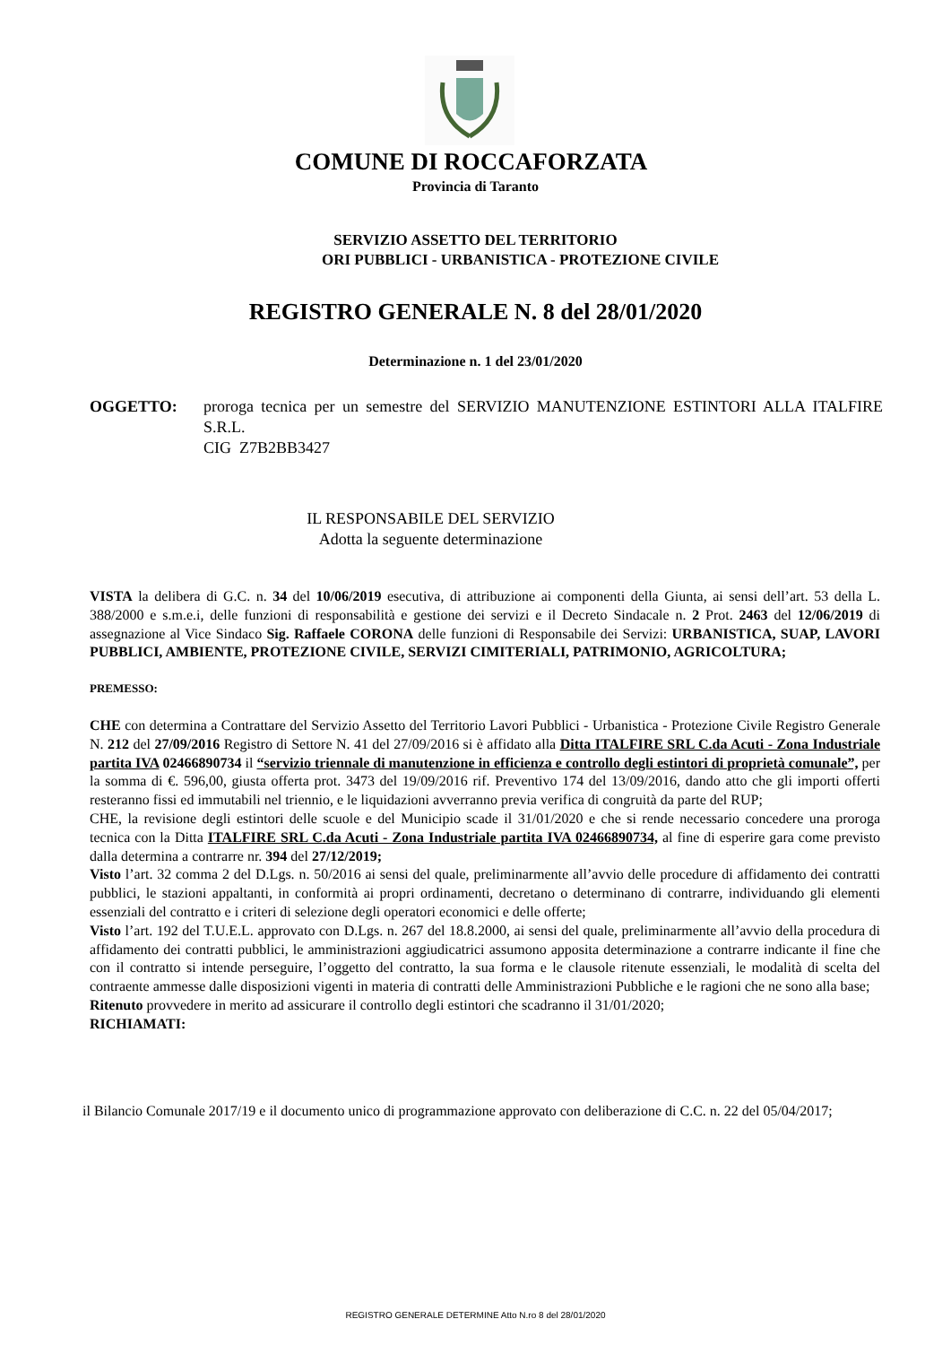COMUNE DI ROCCAFORZATA
Provincia di Taranto
SERVIZIO ASSETTO DEL TERRITORIO
ORI PUBBLICI - URBANISTICA - PROTEZIONE CIVILE
REGISTRO GENERALE N. 8 del 28/01/2020
Determinazione n. 1 del 23/01/2020
OGGETTO: proroga tecnica per un semestre del SERVIZIO MANUTENZIONE ESTINTORI ALLA ITALFIRE S.R.L.
CIG Z7B2BB3427
IL RESPONSABILE DEL SERVIZIO
Adotta la seguente determinazione
VISTA la delibera di G.C. n. 34 del 10/06/2019 esecutiva, di attribuzione ai componenti della Giunta, ai sensi dell’art. 53 della L. 388/2000 e s.m.e.i, delle funzioni di responsabilità e gestione dei servizi e il Decreto Sindacale n. 2 Prot. 2463 del 12/06/2019 di assegnazione al Vice Sindaco Sig. Raffaele CORONA delle funzioni di Responsabile dei Servizi: URBANISTICA, SUAP, LAVORI PUBBLICI, AMBIENTE, PROTEZIONE CIVILE, SERVIZI CIMITERIALI, PATRIMONIO, AGRICOLTURA;
PREMESSO:
CHE con determina a Contrattare del Servizio Assetto del Territorio Lavori Pubblici - Urbanistica - Protezione Civile Registro Generale N. 212 del 27/09/2016 Registro di Settore N. 41 del 27/09/2016 si è affidato alla Ditta ITALFIRE SRL C.da Acuti - Zona Industriale partita IVA 02466890734 il “servizio triennale di manutenzione in efficienza e controllo degli estintori di proprietà comunale”, per la somma di €. 596,00, giusta offerta prot. 3473 del 19/09/2016 rif. Preventivo 174 del 13/09/2016, dando atto che gli importi offerti resteranno fissi ed immutabili nel triennio, e le liquidazioni avverranno previa verifica di congruità da parte del RUP;
CHE, la revisione degli estintori delle scuole e del Municipio scade il 31/01/2020 e che si rende necessario concedere una proroga tecnica con la Ditta ITALFIRE SRL C.da Acuti - Zona Industriale partita IVA 02466890734, al fine di esperire gara come previsto dalla determina a contrarre nr. 394 del 27/12/2019;
Visto l’art. 32 comma 2 del D.Lgs. n. 50/2016 ai sensi del quale, preliminarmente all’avvio delle procedure di affidamento dei contratti pubblici, le stazioni appaltanti, in conformità ai propri ordinamenti, decretano o determinano di contrarre, individuando gli elementi essenziali del contratto e i criteri di selezione degli operatori economici e delle offerte;
Visto l’art. 192 del T.U.E.L. approvato con D.Lgs. n. 267 del 18.8.2000, ai sensi del quale, preliminarmente all’avvio della procedura di affidamento dei contratti pubblici, le amministrazioni aggiudicatrici assumono apposita determinazione a contrarre indicante il fine che con il contratto si intende perseguire, l’oggetto del contratto, la sua forma e le clausole ritenute essenziali, le modalità di scelta del contraente ammesse dalle disposizioni vigenti in materia di contratti delle Amministrazioni Pubbliche e le ragioni che ne sono alla base;
Ritenuto provvedere in merito ad assicurare il controllo degli estintori che scadranno il 31/01/2020;
RICHIAMATI:
il Bilancio Comunale 2017/19 e il documento unico di programmazione approvato con deliberazione di C.C. n. 22 del 05/04/2017;
REGISTRO GENERALE DETERMINE Atto N.ro 8 del 28/01/2020